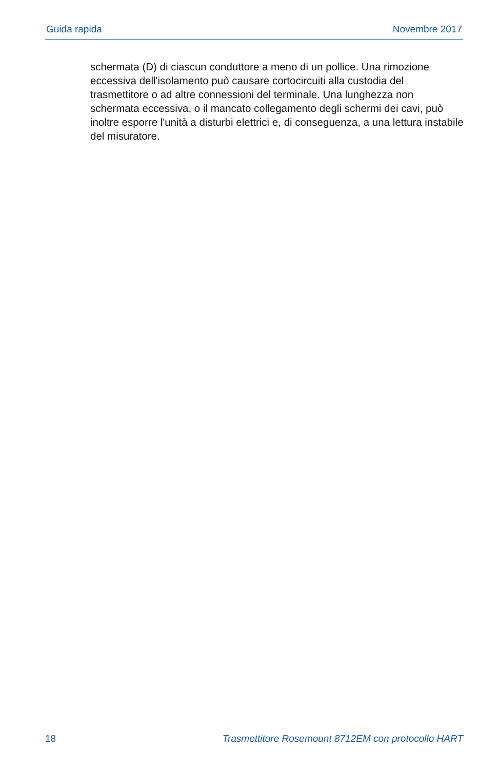Guida rapida Novembre 2017
schermata (D) di ciascun conduttore a meno di un pollice. Una rimozione eccessiva dell'isolamento può causare cortocircuiti alla custodia del trasmettitore o ad altre connessioni del terminale. Una lunghezza non schermata eccessiva, o il mancato collegamento degli schermi dei cavi, può inoltre esporre l'unità a disturbi elettrici e, di conseguenza, a una lettura instabile del misuratore.
18 Trasmettitore Rosemount 8712EM con protocollo HART